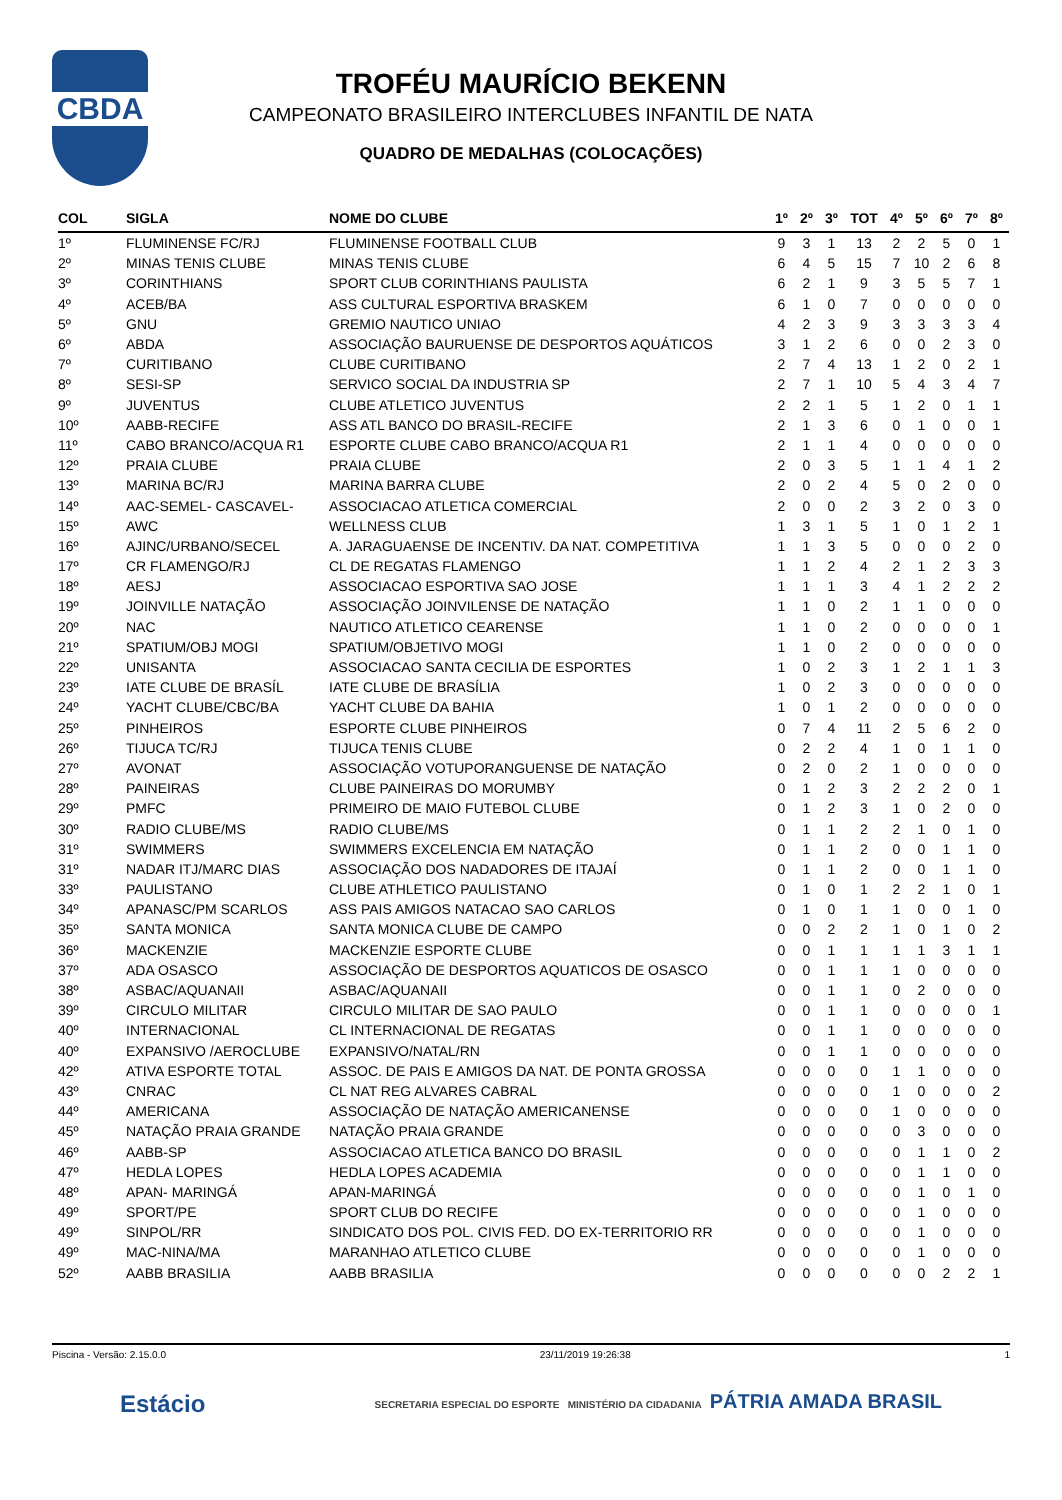CBDA
TROFÉU MAURÍCIO BEKENN
CAMPEONATO BRASILEIRO INTERCLUBES INFANTIL DE NATA
QUADRO DE MEDALHAS (COLOCAÇÕES)
| COL | SIGLA | NOME DO CLUBE | 1º | 2º | 3º | TOT | 4º | 5º | 6º | 7º | 8º |
| --- | --- | --- | --- | --- | --- | --- | --- | --- | --- | --- | --- |
| 1º | FLUMINENSE FC/RJ | FLUMINENSE FOOTBALL CLUB | 9 | 3 | 1 | 13 | 2 | 2 | 5 | 0 | 1 |
| 2º | MINAS TENIS CLUBE | MINAS TENIS CLUBE | 6 | 4 | 5 | 15 | 7 | 10 | 2 | 6 | 8 |
| 3º | CORINTHIANS | SPORT CLUB CORINTHIANS PAULISTA | 6 | 2 | 1 | 9 | 3 | 5 | 5 | 7 | 1 |
| 4º | ACEB/BA | ASS CULTURAL ESPORTIVA BRASKEM | 6 | 1 | 0 | 7 | 0 | 0 | 0 | 0 | 0 |
| 5º | GNU | GREMIO NAUTICO UNIAO | 4 | 2 | 3 | 9 | 3 | 3 | 3 | 3 | 4 |
| 6º | ABDA | ASSOCIAÇÃO BAURUENSE DE DESPORTOS AQUÁTICOS | 3 | 1 | 2 | 6 | 0 | 0 | 2 | 3 | 0 |
| 7º | CURITIBANO | CLUBE CURITIBANO | 2 | 7 | 4 | 13 | 1 | 2 | 0 | 2 | 1 |
| 8º | SESI-SP | SERVICO SOCIAL DA INDUSTRIA SP | 2 | 7 | 1 | 10 | 5 | 4 | 3 | 4 | 7 |
| 9º | JUVENTUS | CLUBE ATLETICO JUVENTUS | 2 | 2 | 1 | 5 | 1 | 2 | 0 | 1 | 1 |
| 10º | AABB-RECIFE | ASS ATL BANCO DO BRASIL-RECIFE | 2 | 1 | 3 | 6 | 0 | 1 | 0 | 0 | 1 |
| 11º | CABO BRANCO/ACQUA R1 | ESPORTE CLUBE CABO BRANCO/ACQUA R1 | 2 | 1 | 1 | 4 | 0 | 0 | 0 | 0 | 0 |
| 12º | PRAIA CLUBE | PRAIA CLUBE | 2 | 0 | 3 | 5 | 1 | 1 | 4 | 1 | 2 |
| 13º | MARINA BC/RJ | MARINA BARRA CLUBE | 2 | 0 | 2 | 4 | 5 | 0 | 2 | 0 | 0 |
| 14º | AAC-SEMEL- CASCAVEL- | ASSOCIACAO ATLETICA COMERCIAL | 2 | 0 | 0 | 2 | 3 | 2 | 0 | 3 | 0 |
| 15º | AWC | WELLNESS CLUB | 1 | 3 | 1 | 5 | 1 | 0 | 1 | 2 | 1 |
| 16º | AJINC/URBANO/SECEL | A. JARAGUAENSE DE INCENTIV. DA NAT. COMPETITIVA | 1 | 1 | 3 | 5 | 0 | 0 | 0 | 2 | 0 |
| 17º | CR FLAMENGO/RJ | CL DE REGATAS FLAMENGO | 1 | 1 | 2 | 4 | 2 | 1 | 2 | 3 | 3 |
| 18º | AESJ | ASSOCIACAO ESPORTIVA SAO JOSE | 1 | 1 | 1 | 3 | 4 | 1 | 2 | 2 | 2 |
| 19º | JOINVILLE NATAÇÃO | ASSOCIAÇÃO JOINVILENSE DE NATAÇÃO | 1 | 1 | 0 | 2 | 1 | 1 | 0 | 0 | 0 |
| 20º | NAC | NAUTICO ATLETICO CEARENSE | 1 | 1 | 0 | 2 | 0 | 0 | 0 | 0 | 1 |
| 21º | SPATIUM/OBJ MOGI | SPATIUM/OBJETIVO MOGI | 1 | 1 | 0 | 2 | 0 | 0 | 0 | 0 | 0 |
| 22º | UNISANTA | ASSOCIACAO SANTA CECILIA DE ESPORTES | 1 | 0 | 2 | 3 | 1 | 2 | 1 | 1 | 3 |
| 23º | IATE CLUBE DE BRASÍL | IATE CLUBE DE BRASÍLIA | 1 | 0 | 2 | 3 | 0 | 0 | 0 | 0 | 0 |
| 24º | YACHT CLUBE/CBC/BA | YACHT CLUBE DA BAHIA | 1 | 0 | 1 | 2 | 0 | 0 | 0 | 0 | 0 |
| 25º | PINHEIROS | ESPORTE CLUBE PINHEIROS | 0 | 7 | 4 | 11 | 2 | 5 | 6 | 2 | 0 |
| 26º | TIJUCA TC/RJ | TIJUCA TENIS CLUBE | 0 | 2 | 2 | 4 | 1 | 0 | 1 | 1 | 0 |
| 27º | AVONAT | ASSOCIAÇÃO VOTUPORANGUENSE DE NATAÇÃO | 0 | 2 | 0 | 2 | 1 | 0 | 0 | 0 | 0 |
| 28º | PAINEIRAS | CLUBE PAINEIRAS DO MORUMBY | 0 | 1 | 2 | 3 | 2 | 2 | 2 | 0 | 1 |
| 29º | PMFC | PRIMEIRO DE MAIO FUTEBOL CLUBE | 0 | 1 | 2 | 3 | 1 | 0 | 2 | 0 | 0 |
| 30º | RADIO CLUBE/MS | RADIO CLUBE/MS | 0 | 1 | 1 | 2 | 2 | 1 | 0 | 1 | 0 |
| 31º | SWIMMERS | SWIMMERS EXCELENCIA EM NATAÇÃO | 0 | 1 | 1 | 2 | 0 | 0 | 1 | 1 | 0 |
| 31º | NADAR ITJ/MARC DIAS | ASSOCIAÇÃO DOS NADADORES DE ITAJAÍ | 0 | 1 | 1 | 2 | 0 | 0 | 1 | 1 | 0 |
| 33º | PAULISTANO | CLUBE ATHLETICO PAULISTANO | 0 | 1 | 0 | 1 | 2 | 2 | 1 | 0 | 1 |
| 34º | APANASC/PM SCARLOS | ASS PAIS AMIGOS NATACAO SAO CARLOS | 0 | 1 | 0 | 1 | 1 | 0 | 0 | 1 | 0 |
| 35º | SANTA MONICA | SANTA MONICA CLUBE DE CAMPO | 0 | 0 | 2 | 2 | 1 | 0 | 1 | 0 | 2 |
| 36º | MACKENZIE | MACKENZIE ESPORTE CLUBE | 0 | 0 | 1 | 1 | 1 | 1 | 3 | 1 | 1 |
| 37º | ADA OSASCO | ASSOCIAÇÃO DE DESPORTOS AQUATICOS DE OSASCO | 0 | 0 | 1 | 1 | 1 | 0 | 0 | 0 | 0 |
| 38º | ASBAC/AQUANAII | ASBAC/AQUANAII | 0 | 0 | 1 | 1 | 0 | 2 | 0 | 0 | 0 |
| 39º | CIRCULO MILITAR | CIRCULO MILITAR DE SAO PAULO | 0 | 0 | 1 | 1 | 0 | 0 | 0 | 0 | 1 |
| 40º | INTERNACIONAL | CL INTERNACIONAL DE REGATAS | 0 | 0 | 1 | 1 | 0 | 0 | 0 | 0 | 0 |
| 40º | EXPANSIVO /AEROCLUBE | EXPANSIVO/NATAL/RN | 0 | 0 | 1 | 1 | 0 | 0 | 0 | 0 | 0 |
| 42º | ATIVA ESPORTE TOTAL | ASSOC. DE PAIS E AMIGOS DA NAT. DE PONTA GROSSA | 0 | 0 | 0 | 0 | 1 | 1 | 0 | 0 | 0 |
| 43º | CNRAC | CL NAT REG ALVARES CABRAL | 0 | 0 | 0 | 0 | 1 | 0 | 0 | 0 | 2 |
| 44º | AMERICANA | ASSOCIAÇÃO DE NATAÇÃO AMERICANENSE | 0 | 0 | 0 | 0 | 1 | 0 | 0 | 0 | 0 |
| 45º | NATAÇÃO PRAIA GRANDE | NATAÇÃO PRAIA GRANDE | 0 | 0 | 0 | 0 | 0 | 3 | 0 | 0 | 0 |
| 46º | AABB-SP | ASSOCIACAO ATLETICA BANCO DO BRASIL | 0 | 0 | 0 | 0 | 0 | 1 | 1 | 0 | 2 |
| 47º | HEDLA LOPES | HEDLA LOPES ACADEMIA | 0 | 0 | 0 | 0 | 0 | 1 | 1 | 0 | 0 |
| 48º | APAN- MARINGÁ | APAN-MARINGÁ | 0 | 0 | 0 | 0 | 0 | 1 | 0 | 1 | 0 |
| 49º | SPORT/PE | SPORT CLUB DO RECIFE | 0 | 0 | 0 | 0 | 0 | 1 | 0 | 0 | 0 |
| 49º | SINPOL/RR | SINDICATO DOS POL. CIVIS FED. DO EX-TERRITORIO RR | 0 | 0 | 0 | 0 | 0 | 1 | 0 | 0 | 0 |
| 49º | MAC-NINA/MA | MARANHAO ATLETICO CLUBE | 0 | 0 | 0 | 0 | 0 | 1 | 0 | 0 | 0 |
| 52º | AABB BRASILIA | AABB BRASILIA | 0 | 0 | 0 | 0 | 0 | 0 | 2 | 2 | 1 |
Piscina - Versão: 2.15.0.0 23/11/2019 19:26:38 1
Estácio SECRETARIA ESPECIAL DO ESPORTE MINISTÉRIO DA CIDADANIA PÁTRIA AMADA BRASIL